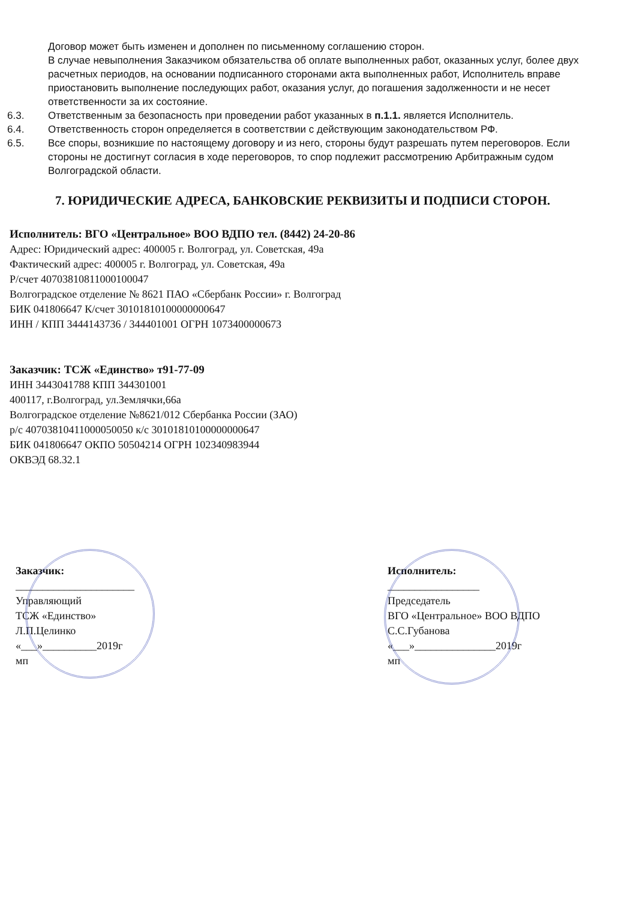Договор может быть изменен и дополнен по письменному соглашению сторон.
В случае невыполнения Заказчиком обязательства об оплате выполненных работ, оказанных услуг, более двух расчетных периодов, на основании подписанного сторонами акта выполненных работ, Исполнитель вправе приостановить выполнение последующих работ, оказания услуг, до погашения задолженности и не несет ответственности за их состояние.
6.3. Ответственным за безопасность при проведении работ указанных в п.1.1. является Исполнитель.
6.4. Ответственность сторон определяется в соответствии с действующим законодательством РФ.
6.5. Все споры, возникшие по настоящему договору и из него, стороны будут разрешать путем переговоров. Если стороны не достигнут согласия в ходе переговоров, то спор подлежит рассмотрению Арбитражным судом Волгоградской области.
7. ЮРИДИЧЕСКИЕ АДРЕСА, БАНКОВСКИЕ РЕКВИЗИТЫ И ПОДПИСИ СТОРОН.
Исполнитель: ВГО «Центральное» ВОО ВДПО тел. (8442) 24-20-86
Адрес: Юридический адрес: 400005 г. Волгоград, ул. Советская, 49а
Фактический адрес: 400005 г. Волгоград, ул. Советская, 49а
Р/счет 40703810811000100047
Волгоградское отделение № 8621 ПАО «Сбербанк России» г. Волгоград
БИК 041806647 К/счет 30101810100000000647
ИНН / КПП 3444143736 / 344401001 ОГРН 1073400000673
Заказчик: ТСЖ «Единство» т91-77-09
ИНН 3443041788 КПП 344301001
400117, г.Волгоград, ул.Землячки,66а
Волгоградское отделение №8621/012 Сбербанка России (ЗАО)
р/с 40703810411000050050 к/с 30101810100000000647
БИК 041806647 ОКПО 50504214 ОГРН 102340983944
ОКВЭД 68.32.1
Заказчик:
______________________
Управляющий
ТСЖ «Единство»
Л.П.Целинко
«___»__________2019г
мп
Исполнитель:
_________________
Председатель
ВГО «Центральное» ВОО ВДПО
С.С.Губанова
«___»_______________2019г
мп